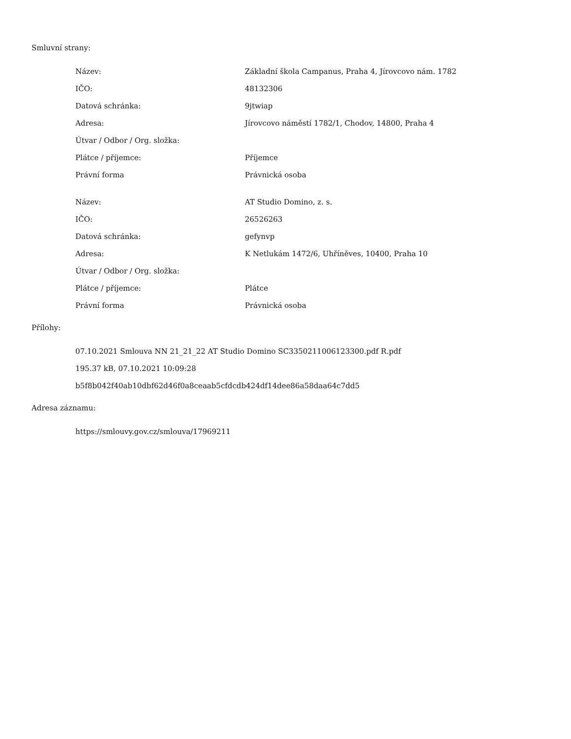Smluvní strany:
| Název: | Základní škola Campanus, Praha 4, Jírovcovo nám. 1782 |
| IČO: | 48132306 |
| Datová schránka: | 9jtwiap |
| Adresa: | Jírovcovo náměstí 1782/1, Chodov, 14800, Praha 4 |
| Útvar / Odbor / Org. složka: | |
| Plátce / příjemce: | Příjemce |
| Právní forma | Právnická osoba |
| Název: | AT Studio Domino, z. s. |
| IČO: | 26526263 |
| Datová schránka: | gefynvp |
| Adresa: | K Netlukám 1472/6, Uhříněves, 10400, Praha 10 |
| Útvar / Odbor / Org. složka: | |
| Plátce / příjemce: | Plátce |
| Právní forma | Právnická osoba |
Přílohy:
07.10.2021 Smlouva NN 21_21_22 AT Studio Domino SC3350211006123300.pdf R.pdf
195.37 kB, 07.10.2021 10:09:28
b5f8b042f40ab10dbf62d46f0a8ceaab5cfdcdb424df14dee86a58daa64c7dd5
Adresa záznamu:
https://smlouvy.gov.cz/smlouva/17969211